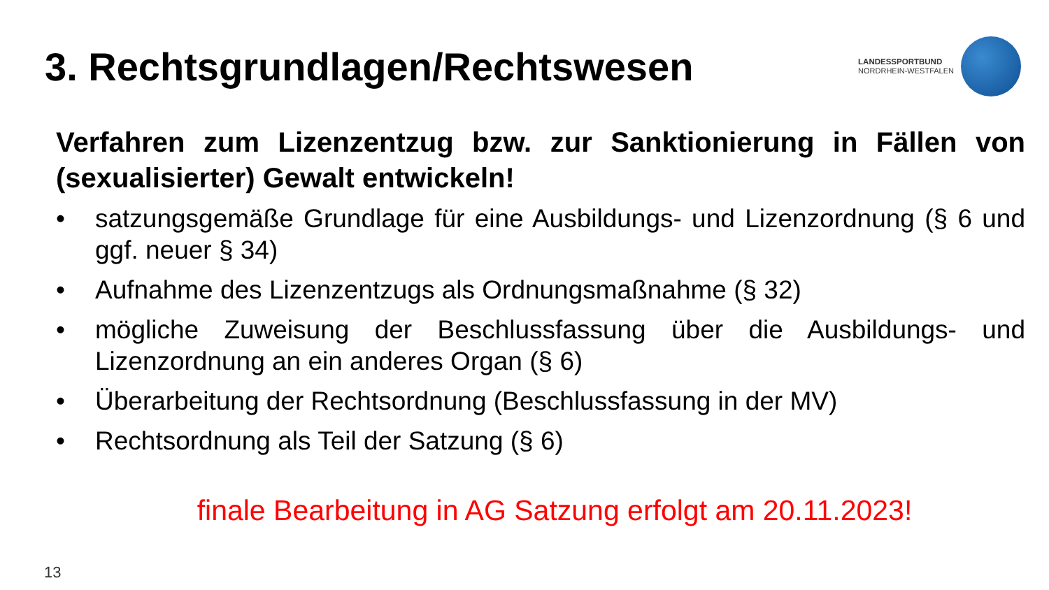3. Rechtsgrundlagen/Rechtswesen
LANDESSPORTBUND
NORDRHEIN-WESTFALEN
Verfahren zum Lizenzentzug bzw. zur Sanktionierung in Fällen von (sexualisierter) Gewalt entwickeln!
• satzungsgemäße Grundlage für eine Ausbildungs- und Lizenzordnung (§ 6 und ggf. neuer § 34)
• Aufnahme des Lizenzentzugs als Ordnungsmaßnahme (§ 32)
• mögliche Zuweisung der Beschlussfassung über die Ausbildungs- und Lizenzordnung an ein anderes Organ (§ 6)
• Überarbeitung der Rechtsordnung (Beschlussfassung in der MV)
• Rechtsordnung als Teil der Satzung (§ 6)
finale Bearbeitung in AG Satzung erfolgt am 20.11.2023!
13